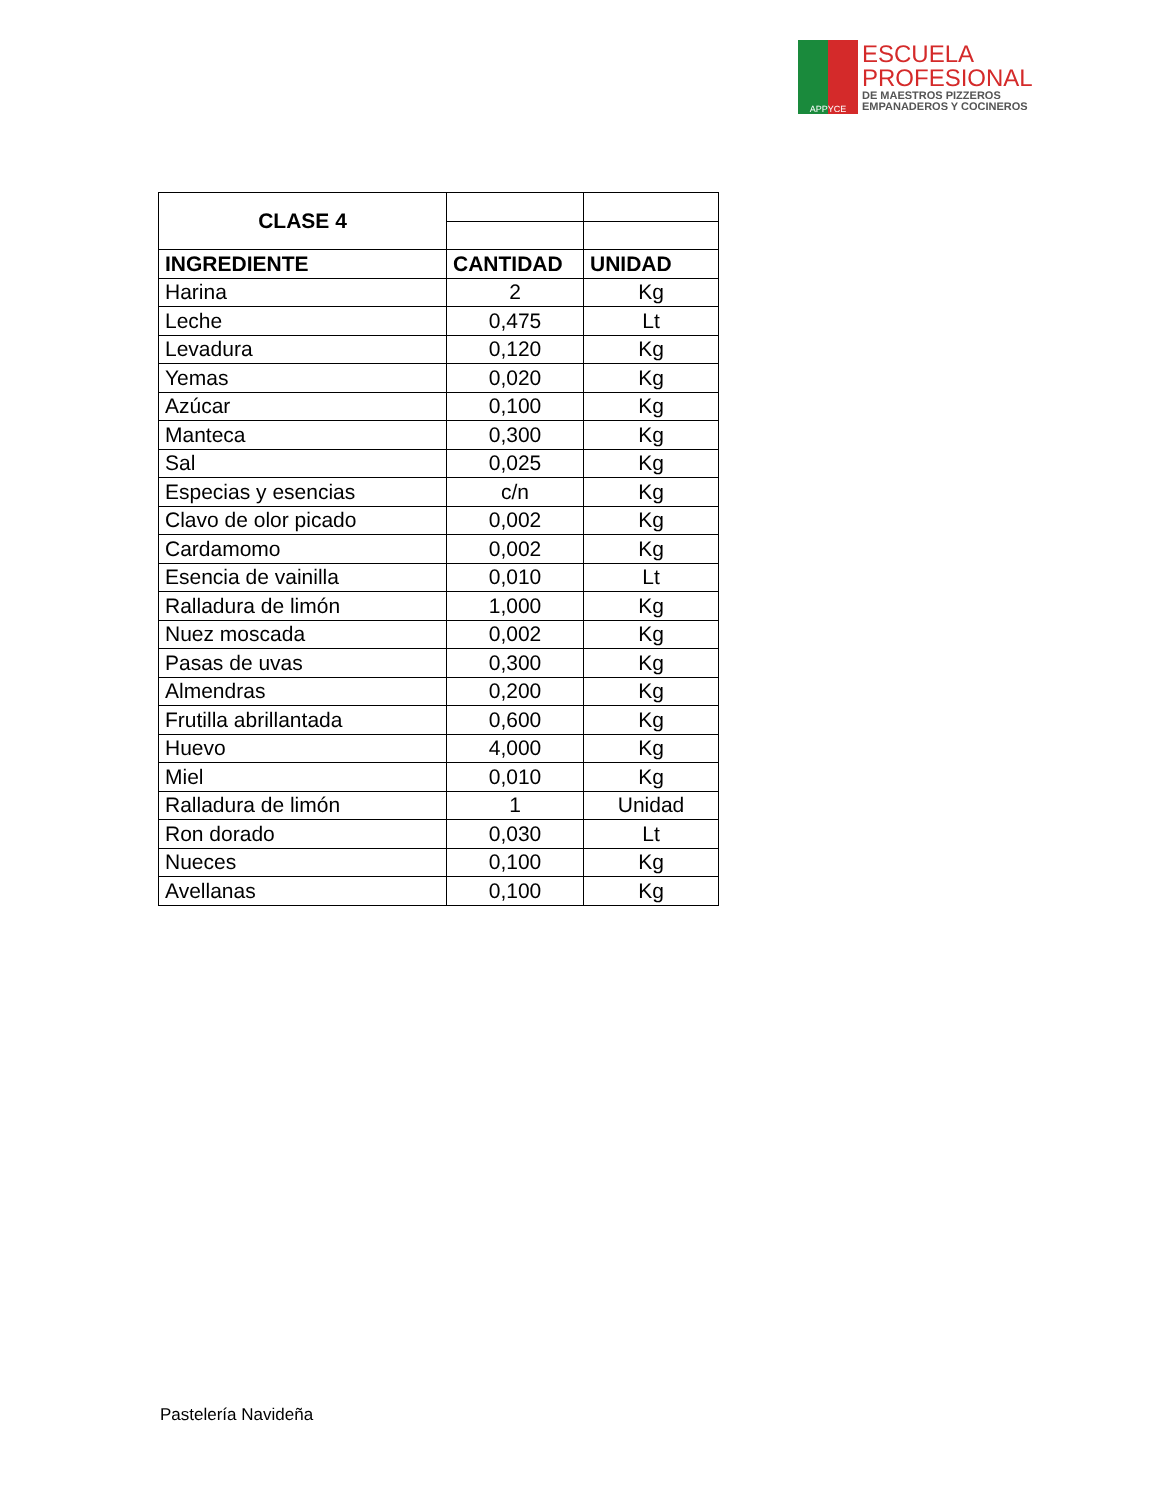APPYCE
ESCUELA
PROFESIONAL
DE MAESTROS PIZZEROS
EMPANADEROS Y COCINEROS
| CLASE 4 | | |
| INGREDIENTE | CANTIDAD | UNIDAD |
| Harina | 2 | Kg |
| Leche | 0,475 | Lt |
| Levadura | 0,120 | Kg |
| Yemas | 0,020 | Kg |
| Azúcar | 0,100 | Kg |
| Manteca | 0,300 | Kg |
| Sal | 0,025 | Kg |
| Especias y esencias | c/n | Kg |
| Clavo de olor picado | 0,002 | Kg |
| Cardamomo | 0,002 | Kg |
| Esencia de vainilla | 0,010 | Lt |
| Ralladura de limón | 1,000 | Kg |
| Nuez moscada | 0,002 | Kg |
| Pasas de uvas | 0,300 | Kg |
| Almendras | 0,200 | Kg |
| Frutilla abrillantada | 0,600 | Kg |
| Huevo | 4,000 | Kg |
| Miel | 0,010 | Kg |
| Ralladura de limón | 1 | Unidad |
| Ron dorado | 0,030 | Lt |
| Nueces | 0,100 | Kg |
| Avellanas | 0,100 | Kg |
Pastelería Navideña